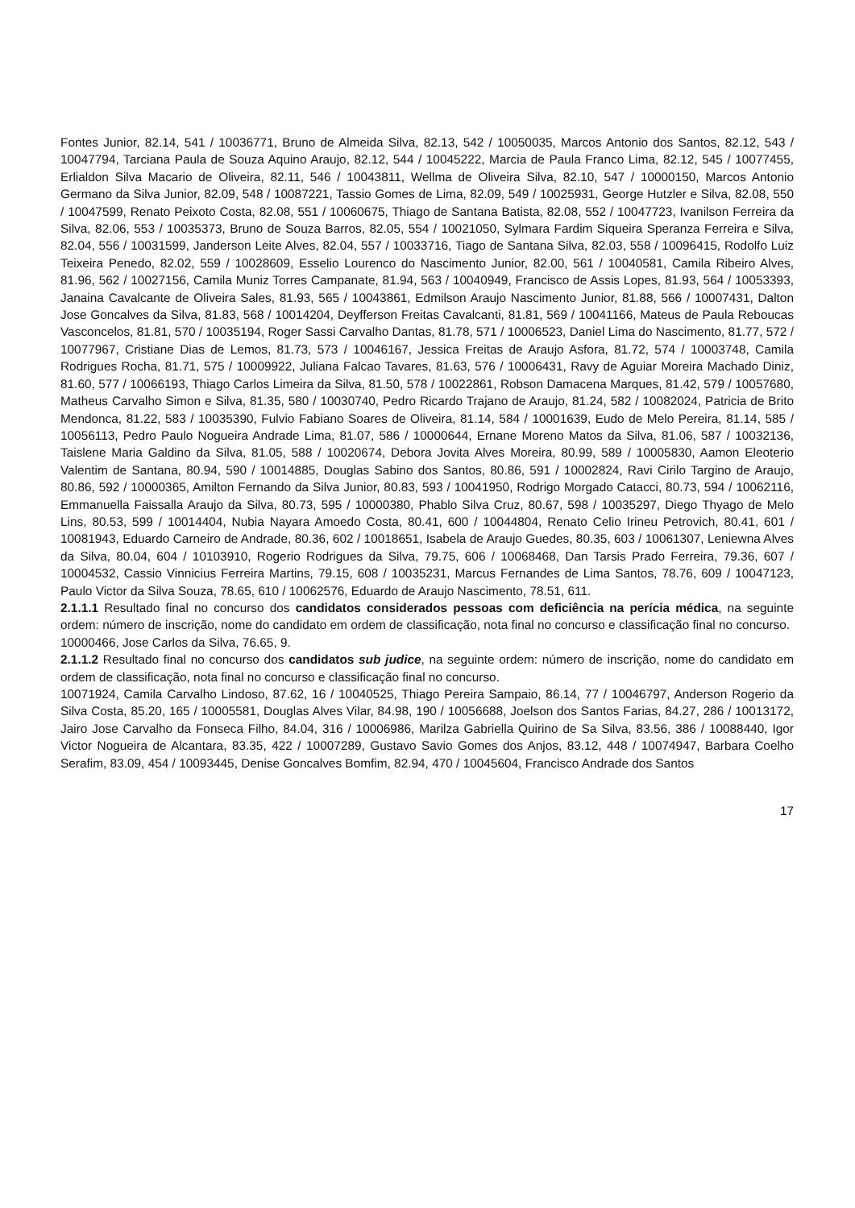Fontes Junior, 82.14, 541 / 10036771, Bruno de Almeida Silva, 82.13, 542 / 10050035, Marcos Antonio dos Santos, 82.12, 543 / 10047794, Tarciana Paula de Souza Aquino Araujo, 82.12, 544 / 10045222, Marcia de Paula Franco Lima, 82.12, 545 / 10077455, Erlialdon Silva Macario de Oliveira, 82.11, 546 / 10043811, Wellma de Oliveira Silva, 82.10, 547 / 10000150, Marcos Antonio Germano da Silva Junior, 82.09, 548 / 10087221, Tassio Gomes de Lima, 82.09, 549 / 10025931, George Hutzler e Silva, 82.08, 550 / 10047599, Renato Peixoto Costa, 82.08, 551 / 10060675, Thiago de Santana Batista, 82.08, 552 / 10047723, Ivanilson Ferreira da Silva, 82.06, 553 / 10035373, Bruno de Souza Barros, 82.05, 554 / 10021050, Sylmara Fardim Siqueira Speranza Ferreira e Silva, 82.04, 556 / 10031599, Janderson Leite Alves, 82.04, 557 / 10033716, Tiago de Santana Silva, 82.03, 558 / 10096415, Rodolfo Luiz Teixeira Penedo, 82.02, 559 / 10028609, Esselio Lourenco do Nascimento Junior, 82.00, 561 / 10040581, Camila Ribeiro Alves, 81.96, 562 / 10027156, Camila Muniz Torres Campanate, 81.94, 563 / 10040949, Francisco de Assis Lopes, 81.93, 564 / 10053393, Janaina Cavalcante de Oliveira Sales, 81.93, 565 / 10043861, Edmilson Araujo Nascimento Junior, 81.88, 566 / 10007431, Dalton Jose Goncalves da Silva, 81.83, 568 / 10014204, Deyfferson Freitas Cavalcanti, 81.81, 569 / 10041166, Mateus de Paula Reboucas Vasconcelos, 81.81, 570 / 10035194, Roger Sassi Carvalho Dantas, 81.78, 571 / 10006523, Daniel Lima do Nascimento, 81.77, 572 / 10077967, Cristiane Dias de Lemos, 81.73, 573 / 10046167, Jessica Freitas de Araujo Asfora, 81.72, 574 / 10003748, Camila Rodrigues Rocha, 81.71, 575 / 10009922, Juliana Falcao Tavares, 81.63, 576 / 10006431, Ravy de Aguiar Moreira Machado Diniz, 81.60, 577 / 10066193, Thiago Carlos Limeira da Silva, 81.50, 578 / 10022861, Robson Damacena Marques, 81.42, 579 / 10057680, Matheus Carvalho Simon e Silva, 81.35, 580 / 10030740, Pedro Ricardo Trajano de Araujo, 81.24, 582 / 10082024, Patricia de Brito Mendonca, 81.22, 583 / 10035390, Fulvio Fabiano Soares de Oliveira, 81.14, 584 / 10001639, Eudo de Melo Pereira, 81.14, 585 / 10056113, Pedro Paulo Nogueira Andrade Lima, 81.07, 586 / 10000644, Ernane Moreno Matos da Silva, 81.06, 587 / 10032136, Taislene Maria Galdino da Silva, 81.05, 588 / 10020674, Debora Jovita Alves Moreira, 80.99, 589 / 10005830, Aamon Eleoterio Valentim de Santana, 80.94, 590 / 10014885, Douglas Sabino dos Santos, 80.86, 591 / 10002824, Ravi Cirilo Targino de Araujo, 80.86, 592 / 10000365, Amilton Fernando da Silva Junior, 80.83, 593 / 10041950, Rodrigo Morgado Catacci, 80.73, 594 / 10062116, Emmanuella Faissalla Araujo da Silva, 80.73, 595 / 10000380, Phablo Silva Cruz, 80.67, 598 / 10035297, Diego Thyago de Melo Lins, 80.53, 599 / 10014404, Nubia Nayara Amoedo Costa, 80.41, 600 / 10044804, Renato Celio Irineu Petrovich, 80.41, 601 / 10081943, Eduardo Carneiro de Andrade, 80.36, 602 / 10018651, Isabela de Araujo Guedes, 80.35, 603 / 10061307, Leniewna Alves da Silva, 80.04, 604 / 10103910, Rogerio Rodrigues da Silva, 79.75, 606 / 10068468, Dan Tarsis Prado Ferreira, 79.36, 607 / 10004532, Cassio Vinnicius Ferreira Martins, 79.15, 608 / 10035231, Marcus Fernandes de Lima Santos, 78.76, 609 / 10047123, Paulo Victor da Silva Souza, 78.65, 610 / 10062576, Eduardo de Araujo Nascimento, 78.51, 611.
2.1.1.1 Resultado final no concurso dos candidatos considerados pessoas com deficiência na perícia médica, na seguinte ordem: número de inscrição, nome do candidato em ordem de classificação, nota final no concurso e classificação final no concurso.
10000466, Jose Carlos da Silva, 76.65, 9.
2.1.1.2 Resultado final no concurso dos candidatos sub judice, na seguinte ordem: número de inscrição, nome do candidato em ordem de classificação, nota final no concurso e classificação final no concurso.
10071924, Camila Carvalho Lindoso, 87.62, 16 / 10040525, Thiago Pereira Sampaio, 86.14, 77 / 10046797, Anderson Rogerio da Silva Costa, 85.20, 165 / 10005581, Douglas Alves Vilar, 84.98, 190 / 10056688, Joelson dos Santos Farias, 84.27, 286 / 10013172, Jairo Jose Carvalho da Fonseca Filho, 84.04, 316 / 10006986, Marilza Gabriella Quirino de Sa Silva, 83.56, 386 / 10088440, Igor Victor Nogueira de Alcantara, 83.35, 422 / 10007289, Gustavo Savio Gomes dos Anjos, 83.12, 448 / 10074947, Barbara Coelho Serafim, 83.09, 454 / 10093445, Denise Goncalves Bomfim, 82.94, 470 / 10045604, Francisco Andrade dos Santos
17